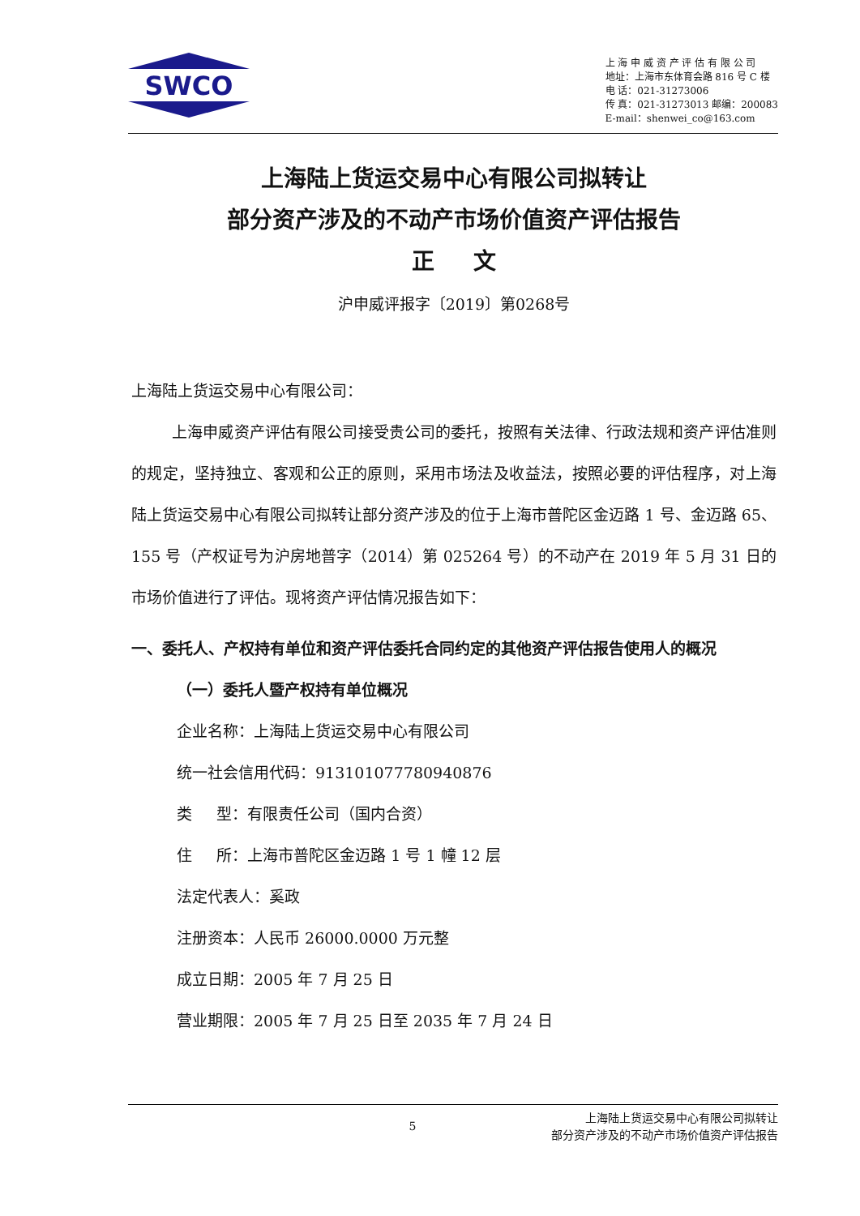SWCO
上 海 申 威 资 产 评 估 有 限 公 司
地址：上海市东体育会路 816 号 C 楼
电 话：021-31273006
传 真：021-31273013 邮编：200083
E-mail：shenwei_co@163.com
上海陆上货运交易中心有限公司拟转让
部分资产涉及的不动产市场价值资产评估报告
正 文
沪申威评报字〔2019〕第0268号
上海陆上货运交易中心有限公司：
上海申威资产评估有限公司接受贵公司的委托，按照有关法律、行政法规和资产评估准则的规定，坚持独立、客观和公正的原则，采用市场法及收益法，按照必要的评估程序，对上海陆上货运交易中心有限公司拟转让部分资产涉及的位于上海市普陀区金迈路 1 号、金迈路 65、155 号（产权证号为沪房地普字（2014）第 025264 号）的不动产在 2019 年 5 月 31 日的市场价值进行了评估。现将资产评估情况报告如下：
一、委托人、产权持有单位和资产评估委托合同约定的其他资产评估报告使用人的概况
（一）委托人暨产权持有单位概况
企业名称：上海陆上货运交易中心有限公司
统一社会信用代码：913101077780940876
类 型：有限责任公司（国内合资）
住 所：上海市普陀区金迈路 1 号 1 幢 12 层
法定代表人：奚政
注册资本：人民币 26000.0000 万元整
成立日期：2005 年 7 月 25 日
营业期限：2005 年 7 月 25 日至 2035 年 7 月 24 日
5
上海陆上货运交易中心有限公司拟转让
部分资产涉及的不动产市场价值资产评估报告